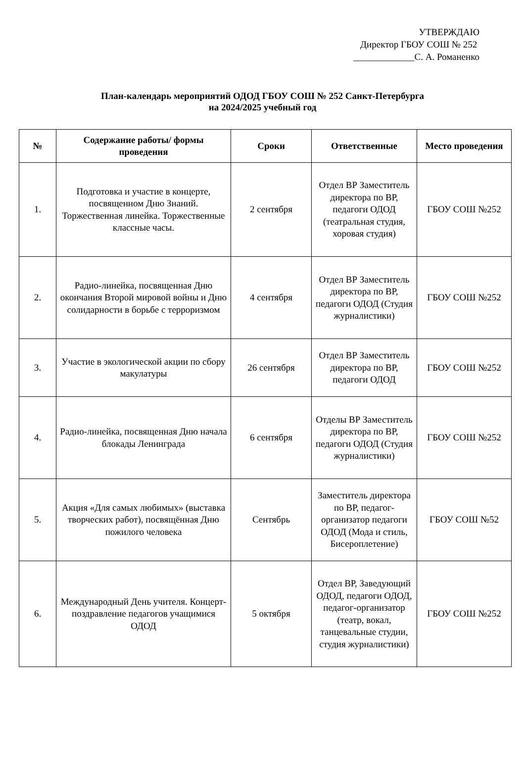УТВЕРЖДАЮ
Директор ГБОУ СОШ № 252
_____________С. А. Романенко
План-календарь мероприятий ОДОД ГБОУ СОШ № 252 Санкт-Петербурга
на 2024/2025 учебный год
| № | Содержание работы/ формы проведения | Сроки | Ответственные | Место проведения |
| --- | --- | --- | --- | --- |
| 1. | Подготовка и участие в концерте, посвященном Дню Знаний. Торжественная линейка. Торжественные классные часы. | 2 сентября | Отдел ВР Заместитель директора по ВР, педагоги ОДОД (театральная студия, хоровая студия) | ГБОУ СОШ №252 |
| 2. | Радио-линейка, посвященная Дню окончания Второй мировой войны и Дню солидарности в борьбе с терроризмом | 4 сентября | Отдел ВР Заместитель директора по ВР, педагоги ОДОД (Студия журналистики) | ГБОУ СОШ №252 |
| 3. | Участие в экологической акции по сбору макулатуры | 26 сентября | Отдел ВР Заместитель директора по ВР, педагоги ОДОД | ГБОУ СОШ №252 |
| 4. | Радио-линейка, посвященная Дню начала блокады Ленинграда | 6 сентября | Отделы ВР Заместитель директора по ВР, педагоги ОДОД (Студия журналистики) | ГБОУ СОШ №252 |
| 5. | Акция «Для самых любимых» (выставка творческих работ), посвящённая Дню пожилого человека | Сентябрь | Заместитель директора по ВР, педагог-организатор педагоги ОДОД (Мода и стиль, Бисероплетение) | ГБОУ СОШ №52 |
| 6. | Международный День учителя. Концерт-поздравление педагогов учащимися ОДОД | 5 октября | Отдел ВР, Заведующий ОДОД, педагоги ОДОД, педагог-организатор (театр, вокал, танцевальные студии, студия журналистики) | ГБОУ СОШ №252 |